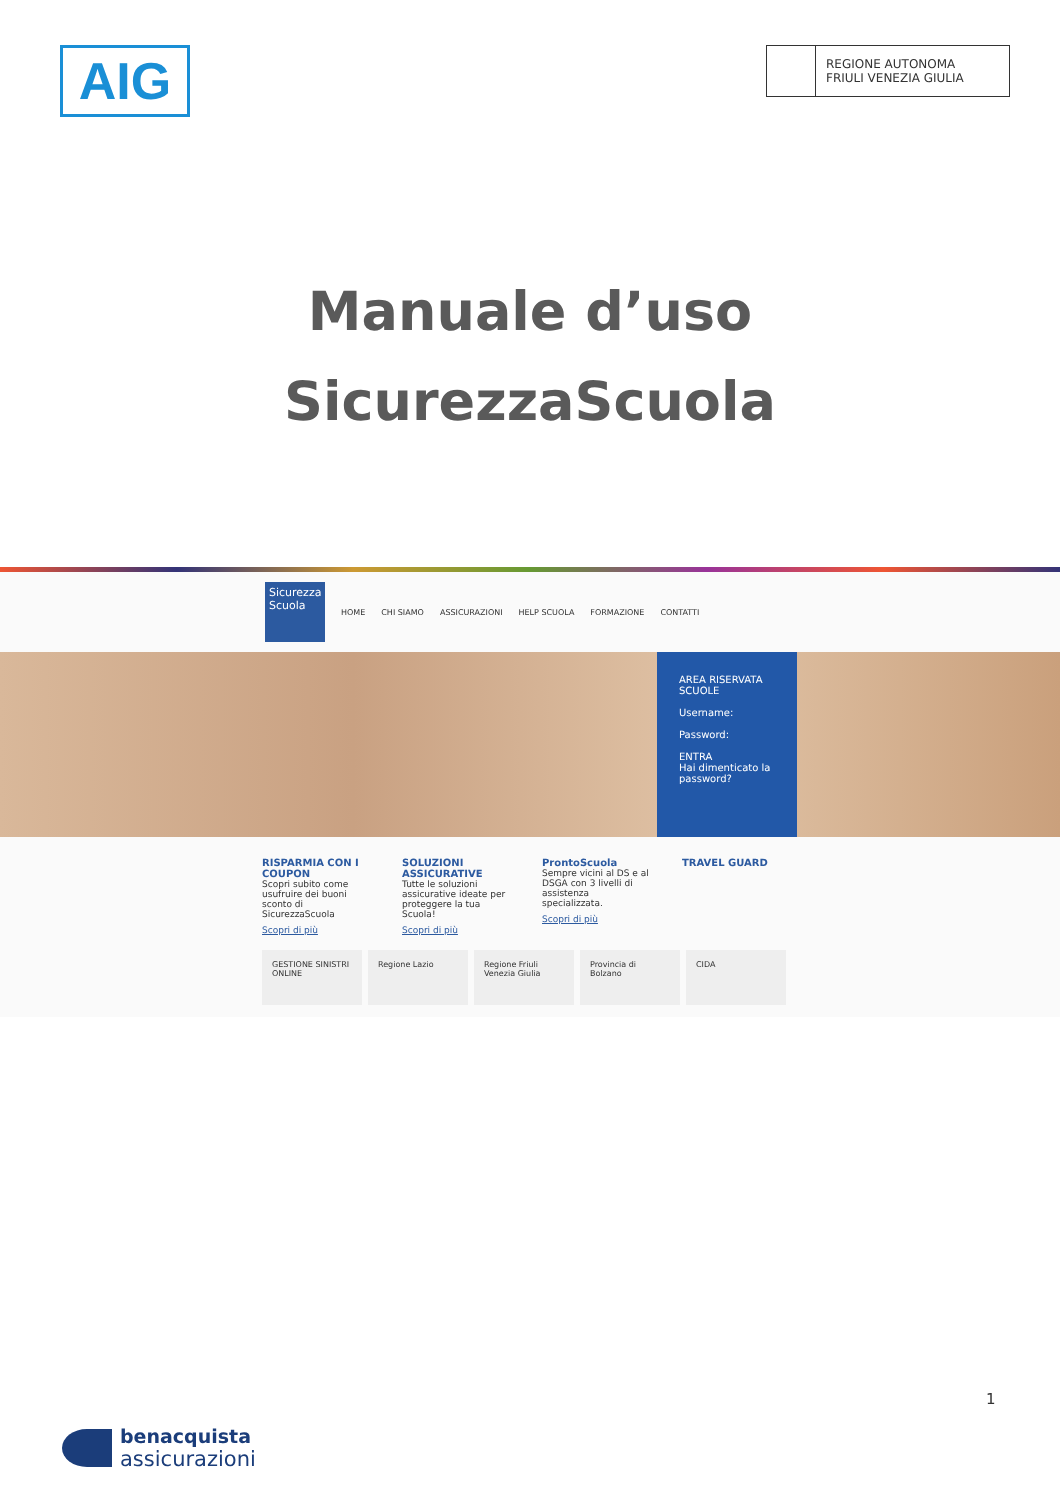AIG
REGIONE AUTONOMA
FRIULI VENEZIA GIULIA
Manuale d’uso
SicurezzaScuola
Sicurezza
Scuola
HOME CHI SIAMO ASSICURAZIONI HELP SCUOLA FORMAZIONE CONTATTI
AREA RISERVATA
SCUOLE
Username:
Password:
ENTRA
Hai dimenticato la password?
RISPARMIA CON I COUPON
Scopri subito come usufruire dei buoni sconto di SicurezzaScuola
Scopri di più
SOLUZIONI ASSICURATIVE
Tutte le soluzioni assicurative ideate per proteggere la tua Scuola!
Scopri di più
ProntoScuola
Sempre vicini al DS e al DSGA con 3 livelli di assistenza specializzata.
Scopri di più
TRAVEL GUARD
GESTIONE SINISTRI ONLINE
Regione Lazio Regione Friuli Venezia Giulia
Provincia di Bolzano
CIDA
1
benacquista
assicurazioni